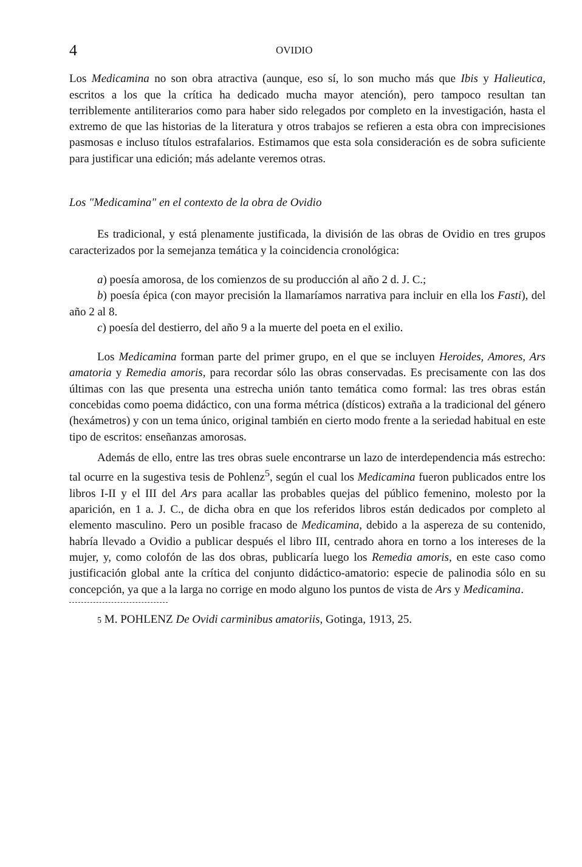4 OVIDIO
Los Medicamina no son obra atractiva (aunque, eso sí, lo son mucho más que Ibis y Halieutica, escritos a los que la crítica ha dedicado mucha mayor atención), pero tampoco resultan tan terriblemente antiliterarios como para haber sido relegados por completo en la investigación, hasta el extremo de que las historias de la literatura y otros trabajos se refieren a esta obra con imprecisiones pasmosas e incluso títulos estrafalarios. Estimamos que esta sola consideración es de sobra suficiente para justificar una edición; más adelante veremos otras.
Los "Medicamina" en el contexto de la obra de Ovidio
Es tradicional, y está plenamente justificada, la división de las obras de Ovidio en tres grupos caracterizados por la semejanza temática y la coincidencia cronológica:
a) poesía amorosa, de los comienzos de su producción al año 2 d. J. C.;
b) poesía épica (con mayor precisión la llamaríamos narrativa para incluir en ella los Fasti), del año 2 al 8.
c) poesía del destierro, del año 9 a la muerte del poeta en el exilio.
Los Medicamina forman parte del primer grupo, en el que se incluyen Heroides, Amores, Ars amatoria y Remedia amoris, para recordar sólo las obras conservadas. Es precisamente con las dos últimas con las que presenta una estrecha unión tanto temática como formal: las tres obras están concebidas como poema didáctico, con una forma métrica (dísticos) extraña a la tradicional del género (hexámetros) y con un tema único, original también en cierto modo frente a la seriedad habitual en este tipo de escritos: enseñanzas amorosas.
Además de ello, entre las tres obras suele encontrarse un lazo de interdependencia más estrecho: tal ocurre en la sugestiva tesis de Pohlenz<sup>5</sup>, según el cual los Medicamina fueron publicados entre los libros I-II y el III del Ars para acallar las probables quejas del público femenino, molesto por la aparición, en 1 a. J. C., de dicha obra en que los referidos libros están dedicados por completo al elemento masculino. Pero un posible fracaso de Medicamina, debido a la aspereza de su contenido, habría llevado a Ovidio a publicar después el libro III, centrado ahora en torno a los intereses de la mujer, y, como colofón de las dos obras, publicaría luego los Remedia amoris, en este caso como justificación global ante la crítica del conjunto didáctico-amatorio: especie de palinodia sólo en su concepción, ya que a la larga no corrige en modo alguno los puntos de vista de Ars y Medicamina.
5 M. POHLENZ De Ovidi carminibus amatoriis, Gotinga, 1913, 25.